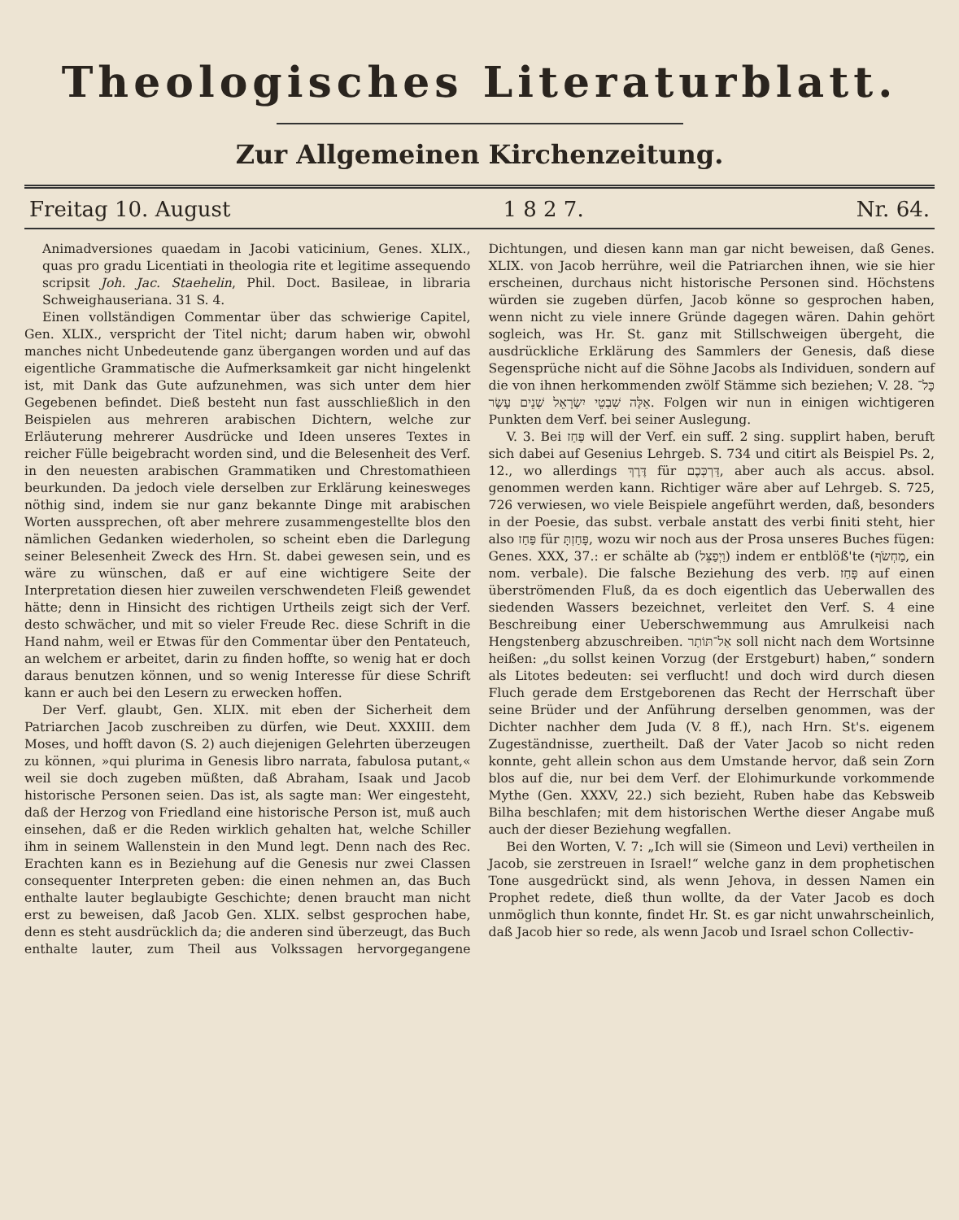Theologisches Literaturblatt.
Zur Allgemeinen Kirchenzeitung.
Freitag 10. August 1 8 2 7. Nr. 64.
Animadversiones quaedam in Jacobi vaticinium, Genes. XLIX., quas pro gradu Licentiati in theologia rite et legitime assequendo scripsit Joh. Jac. Staehelin, Phil. Doct. Basileae, in libraria Schweighauseriana. 31 S. 4.
Einen vollständigen Commentar über das schwierige Capitel, Gen. XLIX., verspricht der Titel nicht; darum haben wir, obwohl manches nicht Unbedeutende ganz übergangen worden und auf das eigentliche Grammatische die Aufmerksamkeit gar nicht hingelenkt ist, mit Dank das Gute aufzunehmen, was sich unter dem hier Gegebenen befindet. Dieß besteht nun fast ausschließlich in den Beispielen aus mehreren arabischen Dichtern, welche zur Erläuterung mehrerer Ausdrücke und Ideen unseres Textes in reicher Fülle beigebracht worden sind, und die Belesenheit des Verf. in den neuesten arabischen Grammatiken und Chrestomathieen beurkunden. Da jedoch viele derselben zur Erklärung keinesweges nöthig sind, indem sie nur ganz bekannte Dinge mit arabischen Worten aussprechen, oft aber mehrere zusammengestellte blos den nämlichen Gedanken wiederholen, so scheint eben die Darlegung seiner Belesenheit Zweck des Hrn. St. dabei gewesen sein, und es wäre zu wünschen, daß er auf eine wichtigere Seite der Interpretation diesen hier zuweilen verschwendeten Fleiß gewendet hätte; denn in Hinsicht des richtigen Urtheils zeigt sich der Verf. desto schwächer, und mit so vieler Freude Rec. diese Schrift in die Hand nahm, weil er Etwas für den Commentar über den Pentateuch, an welchem er arbeitet, darin zu finden hoffte, so wenig hat er doch daraus benutzen können, und so wenig Interesse für diese Schrift kann er auch bei den Lesern zu erwecken hoffen.
Der Verf. glaubt, Gen. XLIX. mit eben der Sicherheit dem Patriarchen Jacob zuschreiben zu dürfen, wie Deut. XXXIII. dem Moses, und hofft davon (S. 2) auch diejenigen Gelehrten überzeugen zu können, »qui plurima in Genesis libro narrata, fabulosa putant,« weil sie doch zugeben müßten, daß Abraham, Isaak und Jacob historische Personen seien. Das ist, als sagte man: Wer eingesteht, daß der Herzog von Friedland eine historische Person ist, muß auch einsehen, daß er die Reden wirklich gehalten hat, welche Schiller ihm in seinem Wallenstein in den Mund legt. Denn nach des Rec. Erachten kann es in Beziehung auf die Genesis nur zwei Classen consequenter Interpreten geben: die einen nehmen an, das Buch enthalte lauter beglaubigte Geschichte; denen braucht man nicht erst zu beweisen, daß Jacob Gen. XLIX. selbst gesprochen habe, denn es steht ausdrücklich da; die anderen sind überzeugt, das Buch enthalte lauter, zum Theil aus Volkssagen hervorgegangene Dichtungen, und diesen kann man gar nicht beweisen, daß Genes. XLIX. von Jacob herrühre, weil die Patriarchen ihnen, wie sie hier erscheinen, durchaus nicht historische Personen sind. Höchstens würden sie zugeben dürfen, Jacob könne so gesprochen haben, wenn nicht zu viele innere Gründe dagegen wären. Dahin gehört sogleich, was Hr. St. ganz mit Stillschweigen übergeht, die ausdrückliche Erklärung des Sammlers der Genesis, daß diese Segensprüche nicht auf die Söhne Jacobs als Individuen, sondern auf die von ihnen herkommenden zwölf Stämme sich beziehen; V. 28. כָּל־אֵלֶּה שִׁבְטֵי יִשְׂרָאֵל שְׁנֵים עָשָׂר. Folgen wir nun in einigen wichtigeren Punkten dem Verf. bei seiner Auslegung.
V. 3. Bei פַּחַז will der Verf. ein suff. 2 sing. supplirt haben, beruft sich dabei auf Gesenius Lehrgeb. S. 734 und citirt als Beispiel Ps. 2, 12., wo allerdings דֶּרֶךְ für דַּרְכְּכֶם, aber auch als accus. absol. genommen werden kann. Richtiger wäre aber auf Lehrgeb. S. 725, 726 verwiesen, wo viele Beispiele angeführt werden, daß, besonders in der Poesie, das subst. verbale anstatt des verbi finiti steht, hier also פַּחַז für פָּחַזְתָּ, wozu wir noch aus der Prosa unseres Buches fügen: Genes. XXX, 37.: er schälte ab (וַיְפַצֵּל) indem er entblöß'te (מַחְשֹׂף, ein nom. verbale). Die falsche Beziehung des verb. פָּחַז auf einen überströmenden Fluß, da es doch eigentlich das Ueberwallen des siedenden Wassers bezeichnet, verleitet den Verf. S. 4 eine Beschreibung einer Ueberschwemmung aus Amrulkeisi nach Hengstenberg abzuschreiben. אַל־תּוֹתַר soll nicht nach dem Wortsinne heißen: „du sollst keinen Vorzug (der Erstgeburt) haben,“ sondern als Litotes bedeuten: sei verflucht! und doch wird durch diesen Fluch gerade dem Erstgeborenen das Recht der Herrschaft über seine Brüder und der Anführung derselben genommen, was der Dichter nachher dem Juda (V. 8 ff.), nach Hrn. St's. eigenem Zugeständnisse, zuertheilt. Daß der Vater Jacob so nicht reden konnte, geht allein schon aus dem Umstande hervor, daß sein Zorn blos auf die, nur bei dem Verf. der Elohimurkunde vorkommende Mythe (Gen. XXXV, 22.) sich bezieht, Ruben habe das Kebsweib Bilha beschlafen; mit dem historischen Werthe dieser Angabe muß auch der dieser Beziehung wegfallen.
Bei den Worten, V. 7: „Ich will sie (Simeon und Levi) vertheilen in Jacob, sie zerstreuen in Israel!“ welche ganz in dem prophetischen Tone ausgedrückt sind, als wenn Jehova, in dessen Namen ein Prophet redete, dieß thun wollte, da der Vater Jacob es doch unmöglich thun konnte, findet Hr. St. es gar nicht unwahrscheinlich, daß Jacob hier so rede, als wenn Jacob und Israel schon Collectiv-